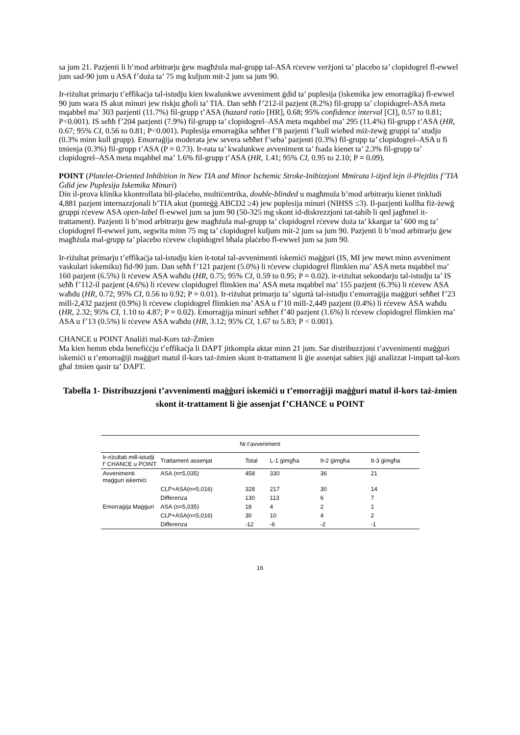sa jum 21. Pazjenti li b’mod arbitrarju ġew magħżula mal-grupp tal-ASA rċevew verżjoni ta’ placebo ta’ clopidogrel fl-ewwel jum sad-90 jum u ASA f’doża ta’ 75 mg kuljum mit-2 jum sa jum 90.
Ir-riżultat primarju t’effikaċja tal-istudju kien kwalunkwe avveniment ġdid ta’ puplesija (iskemika jew emorraġika) fl-ewwel 90 jum wara IS akut minuri jew riskju għoli ta’ TIA. Dan seħħ f’212-il pazjent (8.2%) fil-grupp ta’ clopidogrel-ASA meta mqabbel ma’ 303 pazjenti (11.7%) fil-grupp t’ASA (hazard ratio [HR], 0.68; 95% confidence interval [CI], 0.57 to 0.81; P<0.001). IS seħħ f’204 pazjenti (7.9%) fil-grupp ta’ clopidogrel–ASA meta mqabbel ma’ 295 (11.4%) fil-grupp t’ASA (HR, 0.67; 95% CI, 0.56 to 0.81; P<0.001). Puplesija emorraġika seħħet f’8 pazjenti f’kull wieħed miż-żewġ gruppi ta’ studju (0.3% minn kull grupp). Emorraġija moderata jew severa seħħet f’seba’ pazjenti (0.3%) fil-grupp ta’ clopidogrel–ASA u fi tmienja (0.3%) fil-grupp t’ASA (P = 0.73). Ir-rata ta’ kwalunkwe avveniment ta’ fsada kienet ta’ 2.3% fil-grupp ta’ clopidogrel–ASA meta mqabbel ma’ 1.6% fil-grupp t’ASA (HR, 1.41; 95% CI, 0.95 to 2.10; P = 0.09).
POINT (Platelet-Oriented Inhibition in New TIA and Minor Ischemic Stroke-Inibizzjoni Mmirata l-iżjed lejn il-Plejtlits f’TIA Ġdid jew Puplesija Iskemika Minuri)
Din il-prova klinika kkontrollata bil-plaċebo, multiċentrika, double-blinded u magħmula b’mod arbitrarju kienet tinkludi 4,881 pazjent internazzjonali b’TIA akut (punteġġ ABCD2 ≥4) jew puplesija minuri (NIHSS ≤3). Il-pazjenti kollha fiż-żewġ gruppi rċevew ASA open-label fl-ewwel jum sa jum 90 (50-325 mg skont id-diskrezzjoni tat-tabib li qed jagħmel it-trattament). Pazjenti li b’mod arbitrarju ġew magħżula mal-grupp ta’ clopidogrel rċevew doża ta’ kkargar ta’ 600 mg ta’ clopidogrel fl-ewwel jum, segwita minn 75 mg ta’ clopidogrel kuljum mit-2 jum sa jum 90. Pazjenti li b’mod arbitrarju ġew magħżula mal-grupp ta’ placebo rċevew clopidogrel bħala plaċebo fl-ewwel jum sa jum 90.
Ir-riżultat primarju t’effikaċja tal-istudju kien it-total tal-avvenimenti iskemiċi maġġuri (IS, MI jew mewt minn avveniment vaskulari iskemiku) fid-90 jum. Dan seħħ f’121 pazjent (5.0%) li rċevew clopidogrel flimkien ma’ ASA meta mqabbel ma’ 160 pazjent (6.5%) li rċevew ASA waħdu (HR, 0.75; 95% CI, 0.59 to 0.95; P = 0.02). ir-riżultat sekondarju tal-istudju ta’ IS seħħ f’112-il pazjent (4.6%) li rċevew clopidogrel flimkien ma’ ASA meta mqabbel ma’ 155 pazjent (6.3%) li rċevew ASA waħdu (HR, 0.72; 95% CI, 0.56 to 0.92; P = 0.01). Ir-riżultat primarju ta’ sigurtà tal-istudju t’emorraġija maġġuri seħħet f’23 mill-2,432 pazjent (0.9%) li rċevew clopidogrel flimkien ma’ ASA u f’10 mill-2,449 pazjent (0.4%) li rċevew ASA waħdu (HR, 2.32; 95% CI, 1.10 to 4.87; P = 0.02). Emorraġija minuri seħħet f’40 pazjent (1.6%) li rċevew clopidogrel flimkien ma’ ASA u f’13 (0.5%) li rċevew ASA waħdu (HR, 3.12; 95% CI, 1.67 to 5.83; P < 0.001).
CHANCE u POINT Analiżi mal-Kors taż-Żmien
Ma kien hemm ebda benefiċċju t’effikaċja li DAPT jitkompla aktar minn 21 jum. Sar distribuzzjoni t’avvenimenti maġġuri iskemiċi u t’emorraġiji maġġuri matul il-kors taż-żmien skont it-trattament li ġie assenjat sabiex jiġi analizzat l-impatt tal-kors għal żmien qasir ta’ DAPT.
Tabella 1- Distribuzzjoni t’avvenimenti maġġuri iskemiċi u t’emorraġiji maġġuri matul il-kors taż-żmien skont it-trattament li ġie assenjat f’CHANCE u POINT
| Nr.t’avveniment | | | | | |
| --- | --- | --- | --- | --- | --- |
| Ir-riżultati mill-istudji f’ CHANCE u POINT | Trattament assenjat | Total | L-1 ġimgħa | It-2 ġimgħa | It-3 ġimgħa |
| Avvenimenti maġġuri iskemiċi | ASA (n=5,035) | 458 | 330 | 36 | 21 |
| | CLP+ASA(n=5,016) | 328 | 217 | 30 | 14 |
| | Differenza | 130 | 113 | 6 | 7 |
| Emorraġija Maġġuri | ASA (n=5,035) | 18 | 4 | 2 | 1 |
| | CLP+ASA(n=5,016) | 30 | 10 | 4 | 2 |
| | Differenza | -12 | -6 | -2 | -1 |
16